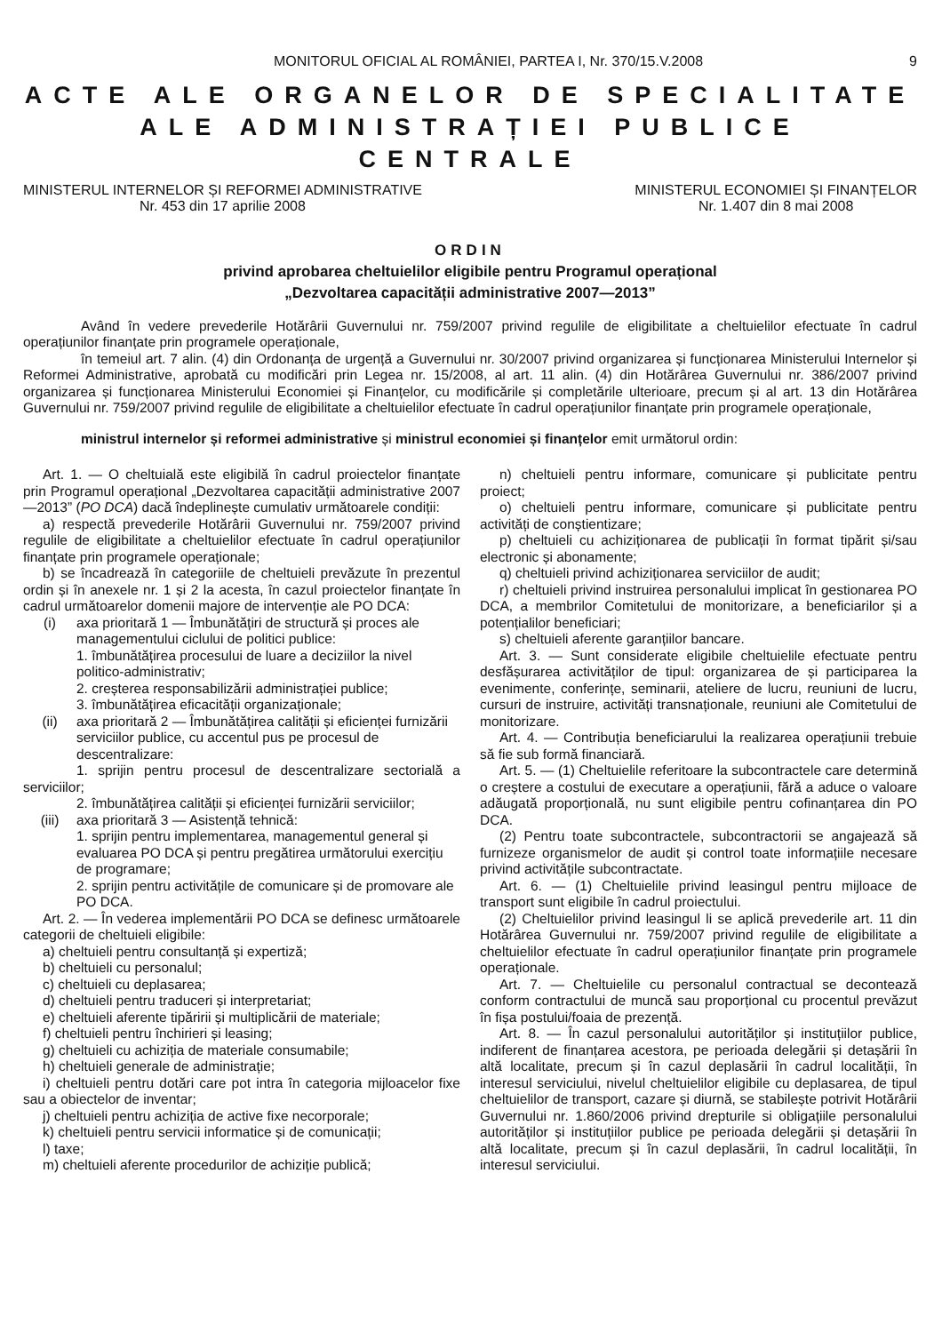MONITORUL OFICIAL AL ROMÂNIEI, PARTEA I, Nr. 370/15.V.2008
9
ACTE ALE ORGANELOR DE SPECIALITATE
ALE ADMINISTRAȚIEI PUBLICE CENTRALE
MINISTERUL INTERNELOR ȘI REFORMEI ADMINISTRATIVE
Nr. 453 din 17 aprilie 2008
MINISTERUL ECONOMIEI ȘI FINANȚELOR
Nr. 1.407 din 8 mai 2008
ORDIN
privind aprobarea cheltuielilor eligibile pentru Programul operațional
„Dezvoltarea capacității administrative 2007—2013”
Având în vedere prevederile Hotărârii Guvernului nr. 759/2007 privind regulile de eligibilitate a cheltuielilor efectuate în cadrul operațiunilor finanțate prin programele operaționale,
în temeiul art. 7 alin. (4) din Ordonanța de urgență a Guvernului nr. 30/2007 privind organizarea și funcționarea Ministerului Internelor și Reformei Administrative, aprobată cu modificări prin Legea nr. 15/2008, al art. 11 alin. (4) din Hotărârea Guvernului nr. 386/2007 privind organizarea și funcționarea Ministerului Economiei și Finanțelor, cu modificările și completările ulterioare, precum și al art. 13 din Hotărârea Guvernului nr. 759/2007 privind regulile de eligibilitate a cheltuielilor efectuate în cadrul operațiunilor finanțate prin programele operaționale,
ministrul internelor și reformei administrative și ministrul economiei și finanțelor emit următorul ordin:
Art. 1. — O cheltuială este eligibilă în cadrul proiectelor finanțate prin Programul operațional „Dezvoltarea capacității administrative 2007—2013” (PO DCA) dacă îndeplinește cumulativ următoarele condiții:
a) respectă prevederile Hotărârii Guvernului nr. 759/2007 privind regulile de eligibilitate a cheltuielilor efectuate în cadrul operațiunilor finanțate prin programele operaționale;
b) se încadrează în categoriile de cheltuieli prevăzute în prezentul ordin și în anexele nr. 1 și 2 la acesta, în cazul proiectelor finanțate în cadrul următoarelor domenii majore de intervenție ale PO DCA:
(i) axa prioritară 1 — Îmbunătățiri de structură și proces ale managementului ciclului de politici publice:
1. îmbunătățirea procesului de luare a deciziilor la nivel politico-administrativ;
2. creșterea responsabilizării administrației publice;
3. îmbunătățirea eficacității organizaționale;
(ii) axa prioritară 2 — Îmbunătățirea calității și eficienței furnizării serviciilor publice, cu accentul pus pe procesul de descentralizare:
1. sprijin pentru procesul de descentralizare sectorială a serviciilor;
2. îmbunătățirea calității și eficienței furnizării serviciilor;
(iii) axa prioritară 3 — Asistență tehnică:
1. sprijin pentru implementarea, managementul general și evaluarea PO DCA și pentru pregătirea următorului exercițiu de programare;
2. sprijin pentru activitățile de comunicare și de promovare ale PO DCA.
Art. 2. — În vederea implementării PO DCA se definesc următoarele categorii de cheltuieli eligibile:
a) cheltuieli pentru consultanță și expertiză;
b) cheltuieli cu personalul;
c) cheltuieli cu deplasarea;
d) cheltuieli pentru traduceri și interpretariat;
e) cheltuieli aferente tipăririi și multiplicării de materiale;
f) cheltuieli pentru închirieri și leasing;
g) cheltuieli cu achiziția de materiale consumabile;
h) cheltuieli generale de administrație;
i) cheltuieli pentru dotări care pot intra în categoria mijloacelor fixe sau a obiectelor de inventar;
j) cheltuieli pentru achiziția de active fixe necorporale;
k) cheltuieli pentru servicii informatice și de comunicații;
l) taxe;
m) cheltuieli aferente procedurilor de achiziție publică;
n) cheltuieli pentru informare, comunicare și publicitate pentru proiect;
o) cheltuieli pentru informare, comunicare și publicitate pentru activități de conștientizare;
p) cheltuieli cu achiziționarea de publicații în format tipărit și/sau electronic și abonamente;
q) cheltuieli privind achiziționarea serviciilor de audit;
r) cheltuieli privind instruirea personalului implicat în gestionarea PO DCA, a membrilor Comitetului de monitorizare, a beneficiarilor și a potențialilor beneficiari;
s) cheltuieli aferente garanțiilor bancare.
Art. 3. — Sunt considerate eligibile cheltuielile efectuate pentru desfășurarea activităților de tipul: organizarea de și participarea la evenimente, conferințe, seminarii, ateliere de lucru, reuniuni de lucru, cursuri de instruire, activități transnaționale, reuniuni ale Comitetului de monitorizare.
Art. 4. — Contribuția beneficiarului la realizarea operațiunii trebuie să fie sub formă financiară.
Art. 5. — (1) Cheltuielile referitoare la subcontractele care determină o creștere a costului de executare a operațiunii, fără a aduce o valoare adăugată proporțională, nu sunt eligibile pentru cofinanțarea din PO DCA.
(2) Pentru toate subcontractele, subcontractorii se angajează să furnizeze organismelor de audit și control toate informațiile necesare privind activitățile subcontractate.
Art. 6. — (1) Cheltuielile privind leasingul pentru mijloace de transport sunt eligibile în cadrul proiectului.
(2) Cheltuielilor privind leasingul li se aplică prevederile art. 11 din Hotărârea Guvernului nr. 759/2007 privind regulile de eligibilitate a cheltuielilor efectuate în cadrul operațiunilor finanțate prin programele operaționale.
Art. 7. — Cheltuielile cu personalul contractual se decontează conform contractului de muncă sau proporțional cu procentul prevăzut în fișa postului/foaia de prezență.
Art. 8. — În cazul personalului autorităților și instituțiilor publice, indiferent de finanțarea acestora, pe perioada delegării și detașării în altă localitate, precum și în cazul deplasării în cadrul localității, în interesul serviciului, nivelul cheltuielilor eligibile cu deplasarea, de tipul cheltuielilor de transport, cazare și diurnă, se stabilește potrivit Hotărârii Guvernului nr. 1.860/2006 privind drepturile si obligațiile personalului autorităților și instituțiilor publice pe perioada delegării și detașării în altă localitate, precum și în cazul deplasării, în cadrul localității, în interesul serviciului.